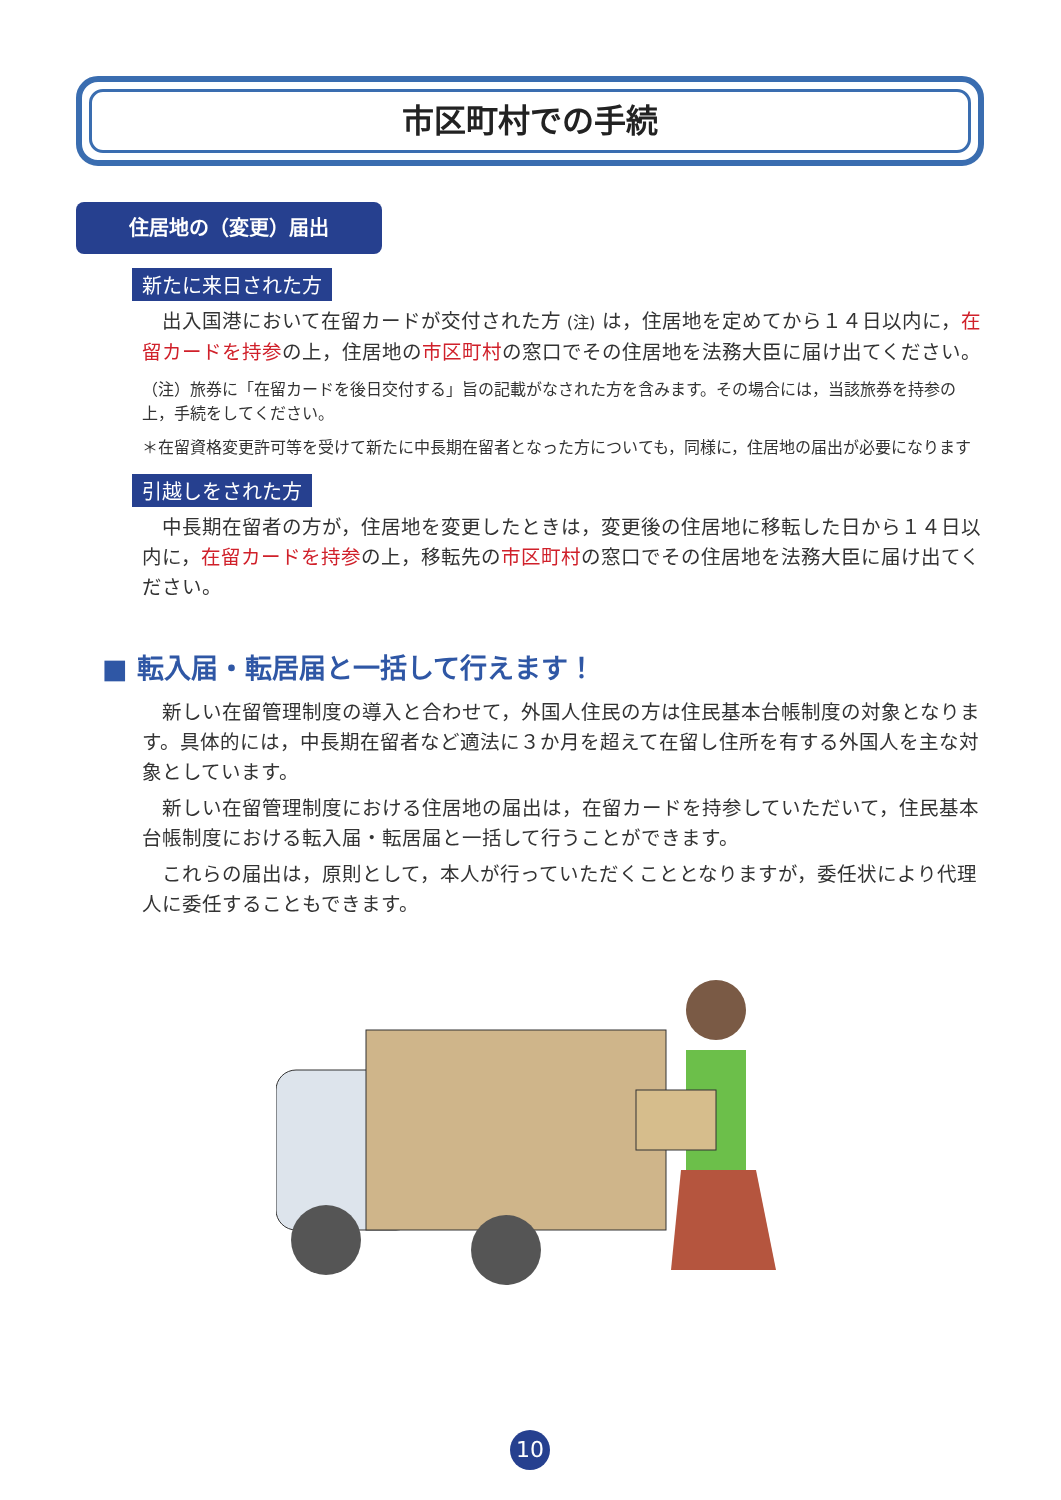市区町村での手続
住居地の（変更）届出
新たに来日された方
出入国港において在留カードが交付された方 (注) は，住居地を定めてから１４日以内に，在留カードを持参の上，住居地の市区町村の窓口でその住居地を法務大臣に届け出てください。
（注）旅券に「在留カードを後日交付する」旨の記載がなされた方を含みます。その場合には，当該旅券を持参の上，手続をしてください。
＊在留資格変更許可等を受けて新たに中長期在留者となった方についても，同様に，住居地の届出が必要になります
引越しをされた方
中長期在留者の方が，住居地を変更したときは，変更後の住居地に移転した日から１４日以内に，在留カードを持参の上，移転先の市区町村の窓口でその住居地を法務大臣に届け出てください。
■ 転入届・転居届と一括して行えます！
新しい在留管理制度の導入と合わせて，外国人住民の方は住民基本台帳制度の対象となります。具体的には，中長期在留者など適法に３か月を超えて在留し住所を有する外国人を主な対象としています。
新しい在留管理制度における住居地の届出は，在留カードを持参していただいて，住民基本台帳制度における転入届・転居届と一括して行うことができます。
これらの届出は，原則として，本人が行っていただくこととなりますが，委任状により代理人に委任することもできます。
10